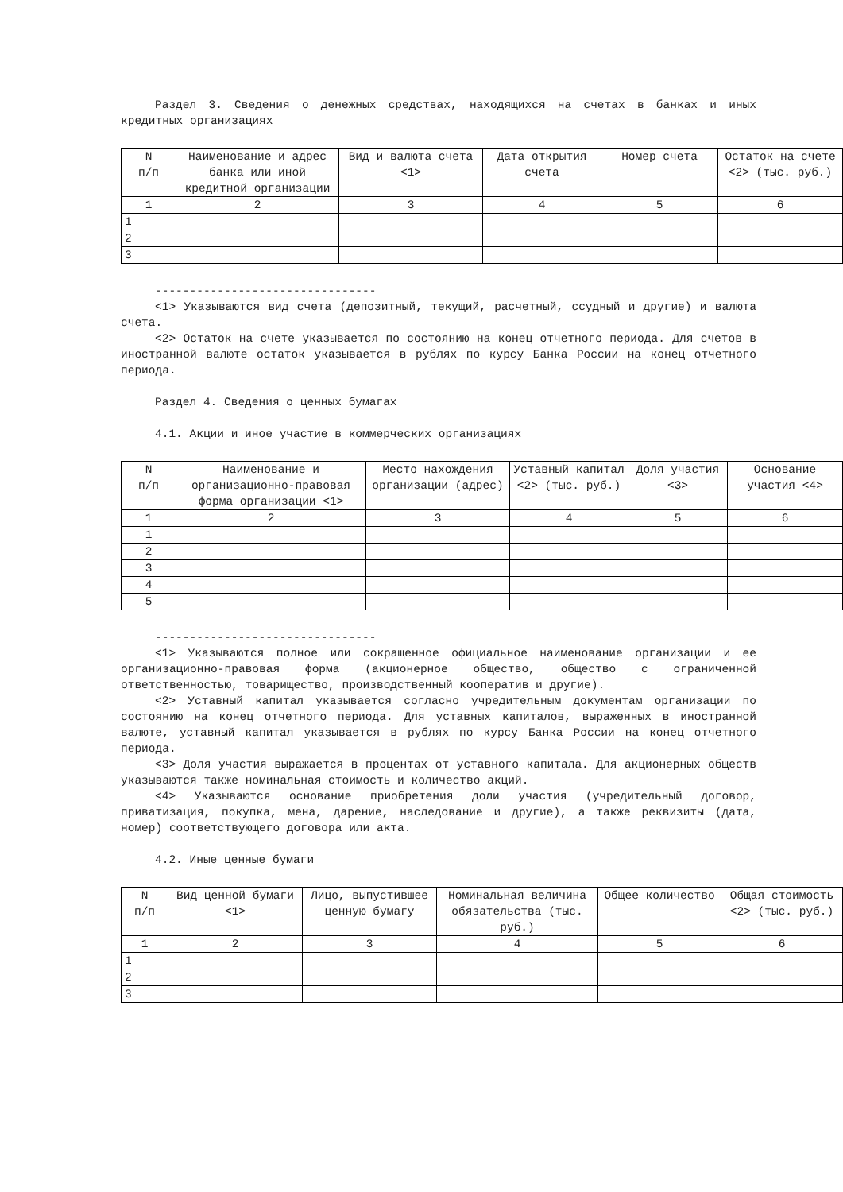Раздел 3. Сведения о денежных средствах, находящихся на счетах в банках и иных кредитных организациях
| N п/п | Наименование и адрес банка или иной кредитной организации | Вид и валюта счета <1> | Дата открытия счета | Номер счета | Остаток на счете <2> (тыс. руб.) |
| --- | --- | --- | --- | --- | --- |
| 1 | 2 | 3 | 4 | 5 | 6 |
| 1 | | | | | |
| 2 | | | | | |
| 3 | | | | | |
--------------------------------
<1> Указываются вид счета (депозитный, текущий, расчетный, ссудный и другие) и валюта счета.
<2> Остаток на счете указывается по состоянию на конец отчетного периода. Для счетов в иностранной валюте остаток указывается в рублях по курсу Банка России на конец отчетного периода.
Раздел 4. Сведения о ценных бумагах
4.1. Акции и иное участие в коммерческих организациях
| N п/п | Наименование и организационно-правовая форма организации <1> | Место нахождения организации (адрес) | Уставный капитал <2> (тыс. руб.) | Доля участия <3> | Основание участия <4> |
| --- | --- | --- | --- | --- | --- |
| 1 | 2 | 3 | 4 | 5 | 6 |
| 1 | | | | | |
| 2 | | | | | |
| 3 | | | | | |
| 4 | | | | | |
| 5 | | | | | |
--------------------------------
<1> Указываются полное или сокращенное официальное наименование организации и ее организационно-правовая форма (акционерное общество, общество с ограниченной ответственностью, товарищество, производственный кооператив и другие).
<2> Уставный капитал указывается согласно учредительным документам организации по состоянию на конец отчетного периода. Для уставных капиталов, выраженных в иностранной валюте, уставный капитал указывается в рублях по курсу Банка России на конец отчетного периода.
<3> Доля участия выражается в процентах от уставного капитала. Для акционерных обществ указываются также номинальная стоимость и количество акций.
<4> Указываются основание приобретения доли участия (учредительный договор, приватизация, покупка, мена, дарение, наследование и другие), а также реквизиты (дата, номер) соответствующего договора или акта.
4.2. Иные ценные бумаги
| N п/п | Вид ценной бумаги <1> | Лицо, выпустившее ценную бумагу | Номинальная величина обязательства (тыс. руб.) | Общее количество | Общая стоимость <2> (тыс. руб.) |
| --- | --- | --- | --- | --- | --- |
| 1 | 2 | 3 | 4 | 5 | 6 |
| 1 | | | | | |
| 2 | | | | | |
| 3 | | | | | |